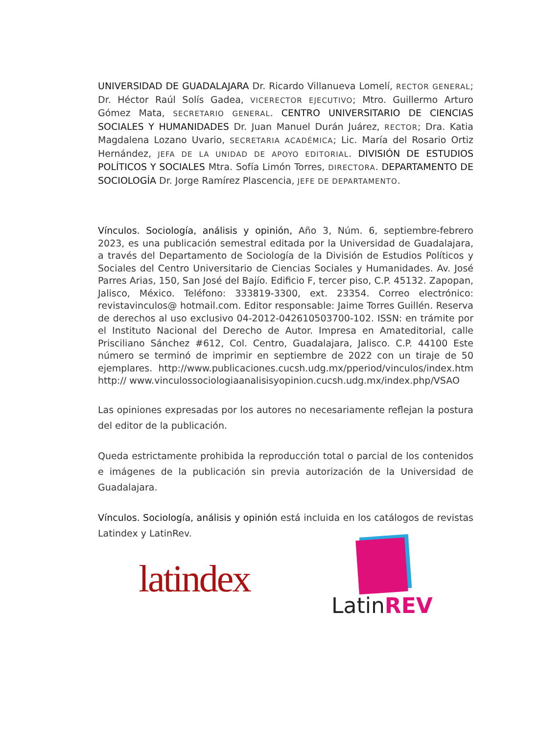UNIVERSIDAD DE GUADALAJARA Dr. Ricardo Villanueva Lomelí, RECTOR GENERAL; Dr. Héctor Raúl Solís Gadea, VICERECTOR EJECUTIVO; Mtro. Guillermo Arturo Gómez Mata, SECRETARIO GENERAL. CENTRO UNIVERSITARIO DE CIENCIAS SOCIALES Y HUMANIDADES Dr. Juan Manuel Durán Juárez, RECTOR; Dra. Katia Magdalena Lozano Uvario, SECRETARIA ACADÉMICA; Lic. María del Rosario Ortiz Hernández, JEFA DE LA UNIDAD DE APOYO EDITORIAL. DIVISIÓN DE ESTUDIOS POLÍTICOS Y SOCIALES Mtra. Sofía Limón Torres, DIRECTORA. DEPARTAMENTO DE SOCIOLOGÍA Dr. Jorge Ramírez Plascencia, JEFE DE DEPARTAMENTO.
Vínculos. Sociología, análisis y opinión, Año 3, Núm. 6, septiembre-febrero 2023, es una publicación semestral editada por la Universidad de Guadalajara, a través del Departamento de Sociología de la División de Estudios Políticos y Sociales del Centro Universitario de Ciencias Sociales y Humanidades. Av. José Parres Arias, 150, San José del Bajío. Edificio F, tercer piso, C.P. 45132. Zapopan, Jalisco, México. Teléfono: 333819-3300, ext. 23354. Correo electrónico: revistavinculos@ hotmail.com. Editor responsable: Jaime Torres Guillén. Reserva de derechos al uso exclusivo 04-2012-042610503700-102. ISSN: en trámite por el Instituto Nacional del Derecho de Autor. Impresa en Amateditorial, calle Prisciliano Sánchez #612, Col. Centro, Guadalajara, Jalisco. C.P. 44100 Este número se terminó de imprimir en septiembre de 2022 con un tiraje de 50 ejemplares. http://www.publicaciones.cucsh.udg.mx/pperiod/vinculos/index.htm http:// www.vinculossociologiaanalisisyopinion.cucsh.udg.mx/index.php/VSAO
Las opiniones expresadas por los autores no necesariamente reflejan la postura del editor de la publicación.
Queda estrictamente prohibida la reproducción total o parcial de los contenidos e imágenes de la publicación sin previa autorización de la Universidad de Guadalajara.
Vínculos. Sociología, análisis y opinión está incluida en los catálogos de revistas Latindex y LatinRev.
latindex
LatinREV